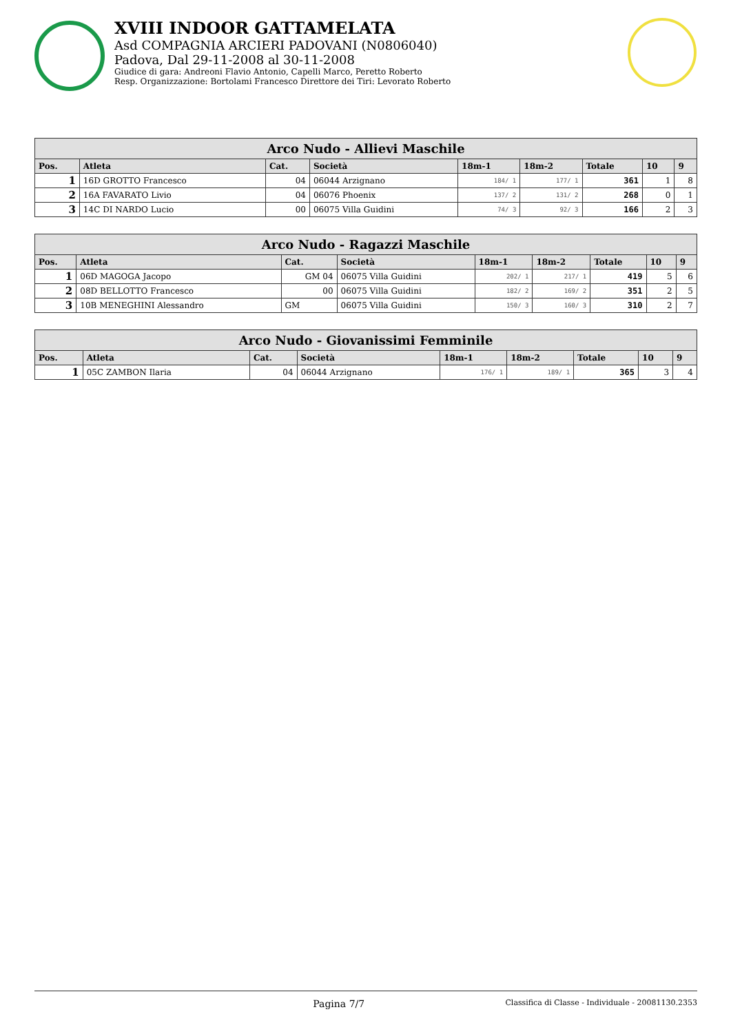XVIII INDOOR GATTAMELATA
Asd COMPAGNIA ARCIERI PADOVANI (N0806040)
Padova, Dal 29-11-2008 al 30-11-2008
Giudice di gara: Andreoni Flavio Antonio, Capelli Marco, Peretto Roberto
Resp. Organizzazione: Bortolami Francesco Direttore dei Tiri: Levorato Roberto
| Arco Nudo - Allievi Maschile | | | | | | | | |
| --- | --- | --- | --- | --- | --- | --- | --- | --- |
| Pos. | Atleta | Cat. | Società | 18m-1 | 18m-2 | Totale | 10 | 9 |
| 1 | 16D GROTTO Francesco | 04 | 06044 Arzignano | 184/ 1 | 177/ 1 | 361 | 1 | 8 |
| 2 | 16A FAVARATO Livio | 04 | 06076 Phoenix | 137/ 2 | 131/ 2 | 268 | 0 | 1 |
| 3 | 14C DI NARDO Lucio | 00 | 06075 Villa Guidini | 74/ 3 | 92/ 3 | 166 | 2 | 3 |
| Arco Nudo - Ragazzi Maschile | | | | | | | | |
| --- | --- | --- | --- | --- | --- | --- | --- | --- |
| Pos. | Atleta | Cat. | Società | 18m-1 | 18m-2 | Totale | 10 | 9 |
| 1 | 06D MAGOGA Jacopo | GM 04 | 06075 Villa Guidini | 202/ 1 | 217/ 1 | 419 | 5 | 6 |
| 2 | 08D BELLOTTO Francesco | 00 | 06075 Villa Guidini | 182/ 2 | 169/ 2 | 351 | 2 | 5 |
| 3 | 10B MENEGHINI Alessandro | GM | 06075 Villa Guidini | 150/ 3 | 160/ 3 | 310 | 2 | 7 |
| Arco Nudo - Giovanissimi Femminile | | | | | | | | |
| --- | --- | --- | --- | --- | --- | --- | --- | --- |
| Pos. | Atleta | Cat. | Società | 18m-1 | 18m-2 | Totale | 10 | 9 |
| 1 | 05C ZAMBON Ilaria | 04 | 06044 Arzignano | 176/ 1 | 189/ 1 | 365 | 3 | 4 |
Pagina 7/7 Classifica di Classe - Individuale - 20081130.2353